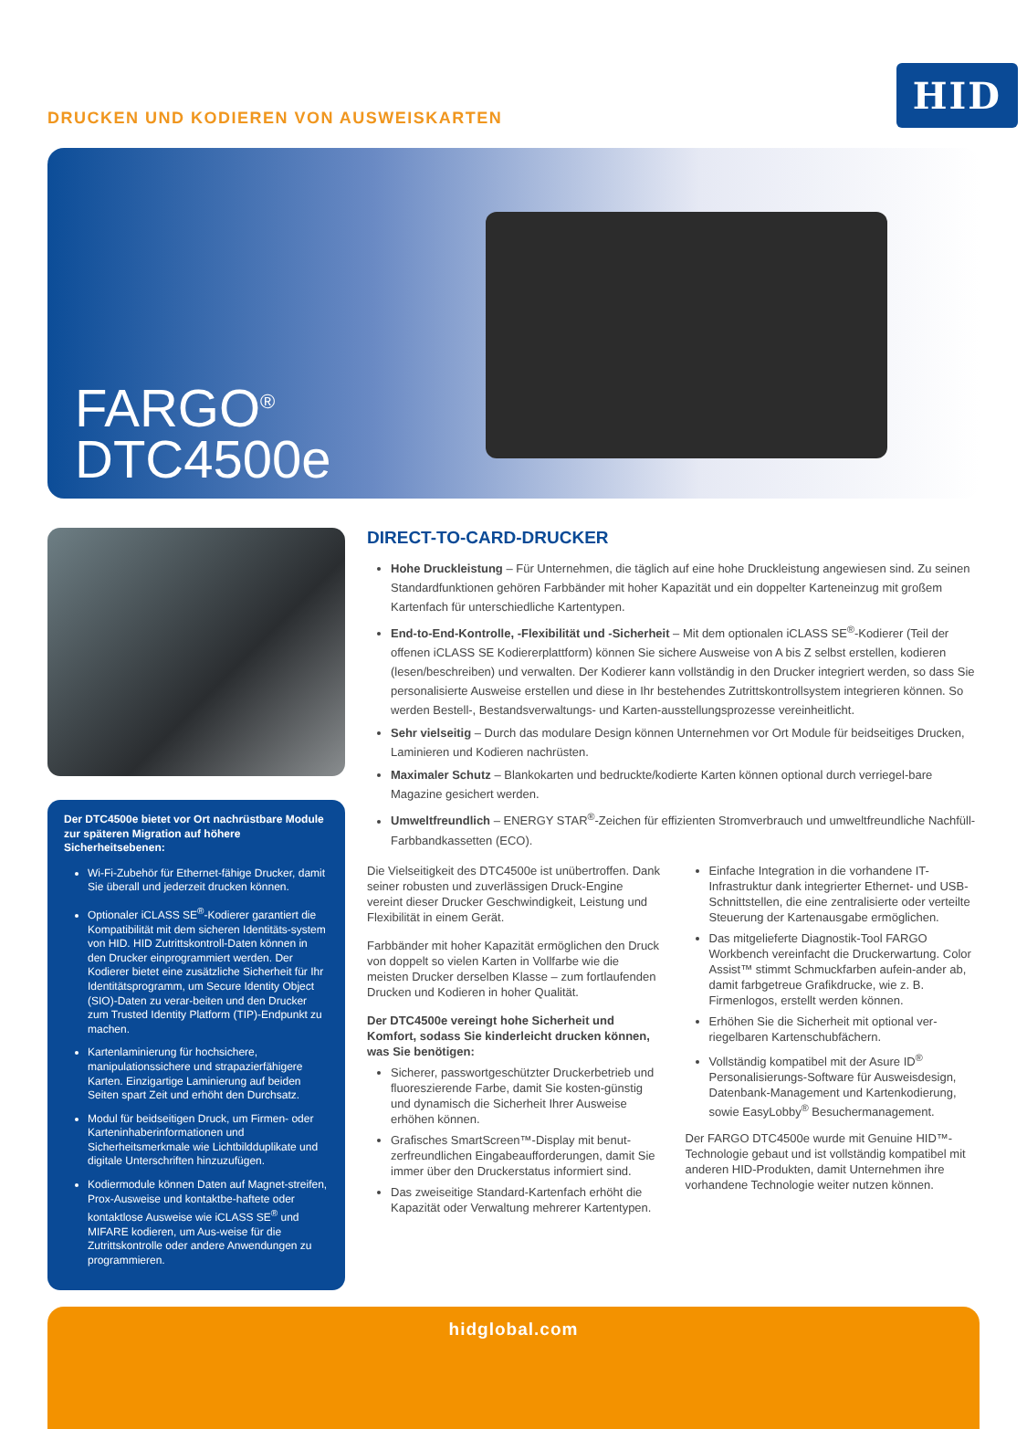DRUCKEN UND KODIEREN VON AUSWEISKARTEN
HID
FARGO<sup>®</sup>
DTC4500e
Der DTC4500e bietet vor Ort nachrüstbare Module zur späteren Migration auf höhere Sicherheitsebenen:
Wi-Fi-Zubehör für Ethernet-fähige Drucker, damit Sie überall und jederzeit drucken können.
Optionaler iCLASS SE<sup>®</sup>-Kodierer garantiert die Kompatibilität mit dem sicheren Identitäts-system von HID. HID Zutrittskontroll-Daten können in den Drucker einprogrammiert werden. Der Kodierer bietet eine zusätzliche Sicherheit für Ihr Identitätsprogramm, um Secure Identity Object (SIO)-Daten zu verar-beiten und den Drucker zum Trusted Identity Platform (TIP)-Endpunkt zu machen.
Kartenlaminierung für hochsichere, manipulationssichere und strapazierfähigere Karten. Einzigartige Laminierung auf beiden Seiten spart Zeit und erhöht den Durchsatz.
Modul für beidseitigen Druck, um Firmen- oder Karteninhaberinformationen und Sicherheitsmerkmale wie Lichtbildduplikate und digitale Unterschriften hinzuzufügen.
Kodiermodule können Daten auf Magnet-streifen, Prox-Ausweise und kontaktbe-haftete oder kontaktlose Ausweise wie iCLASS SE<sup>®</sup> und MIFARE kodieren, um Aus-weise für die Zutrittskontrolle oder andere Anwendungen zu programmieren.
DIRECT-TO-CARD-DRUCKER
Hohe Druckleistung – Für Unternehmen, die täglich auf eine hohe Druckleistung angewiesen sind. Zu seinen Standardfunktionen gehören Farbbänder mit hoher Kapazität und ein doppelter Karteneinzug mit großem Kartenfach für unterschiedliche Kartentypen.
End-to-End-Kontrolle, -Flexibilität und -Sicherheit – Mit dem optionalen iCLASS SE<sup>®</sup>-Kodierer (Teil der offenen iCLASS SE Kodiererplattform) können Sie sichere Ausweise von A bis Z selbst erstellen, kodieren (lesen/beschreiben) und verwalten. Der Kodierer kann vollständig in den Drucker integriert werden, so dass Sie personalisierte Ausweise erstellen und diese in Ihr bestehendes Zutrittskontrollsystem integrieren können. So werden Bestell-, Bestandsverwaltungs- und Karten-ausstellungsprozesse vereinheitlicht.
Sehr vielseitig – Durch das modulare Design können Unternehmen vor Ort Module für beidseitiges Drucken, Laminieren und Kodieren nachrüsten.
Maximaler Schutz – Blankokarten und bedruckte/kodierte Karten können optional durch verriegel-bare Magazine gesichert werden.
Umweltfreundlich – ENERGY STAR<sup>®</sup>-Zeichen für effizienten Stromverbrauch und umweltfreundliche Nachfüll-Farbbandkassetten (ECO).
Die Vielseitigkeit des DTC4500e ist unübertroffen. Dank seiner robusten und zuverlässigen Druck-Engine vereint dieser Drucker Geschwindigkeit, Leistung und Flexibilität in einem Gerät.
Farbbänder mit hoher Kapazität ermöglichen den Druck von doppelt so vielen Karten in Vollfarbe wie die meisten Drucker derselben Klasse – zum fortlaufenden Drucken und Kodieren in hoher Qualität.
Der DTC4500e vereingt hohe Sicherheit und Komfort, sodass Sie kinderleicht drucken können, was Sie benötigen:
Sicherer, passwortgeschützter Druckerbetrieb und fluoreszierende Farbe, damit Sie kosten-günstig und dynamisch die Sicherheit Ihrer Ausweise erhöhen können.
Grafisches SmartScreen™-Display mit benut-zerfreundlichen Eingabeaufforderungen, damit Sie immer über den Druckerstatus informiert sind.
Das zweiseitige Standard-Kartenfach erhöht die Kapazität oder Verwaltung mehrerer Kartentypen.
Einfache Integration in die vorhandene IT-Infrastruktur dank integrierter Ethernet- und USB-Schnittstellen, die eine zentralisierte oder verteilte Steuerung der Kartenausgabe ermöglichen.
Das mitgelieferte Diagnostik-Tool FARGO Workbench vereinfacht die Druckerwartung. Color Assist™ stimmt Schmuckfarben aufein-ander ab, damit farbgetreue Grafikdrucke, wie z. B. Firmenlogos, erstellt werden können.
Erhöhen Sie die Sicherheit mit optional ver-riegelbaren Kartenschubfächern.
Vollständig kompatibel mit der Asure ID<sup>®</sup> Personalisierungs-Software für Ausweisdesign, Datenbank-Management und Kartenkodierung, sowie EasyLobby<sup>®</sup> Besuchermanagement.
Der FARGO DTC4500e wurde mit Genuine HID™-Technologie gebaut und ist vollständig kompatibel mit anderen HID-Produkten, damit Unternehmen ihre vorhandene Technologie weiter nutzen können.
hidglobal.com